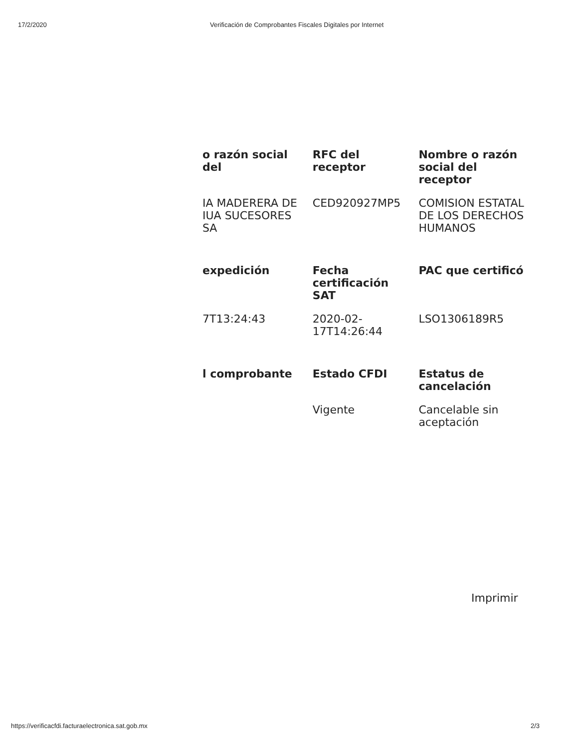17/2/2020 Verificación de Comprobantes Fiscales Digitales por Internet
| o razón social del | RFC del receptor | Nombre o razón social del receptor |
| --- | --- | --- |
| IA MADERERA DE IUA SUCESORES SA | CED920927MP5 | COMISION ESTATAL DE LOS DERECHOS HUMANOS |
| expedición | Fecha certificación SAT | PAC que certificó |
| 7T13:24:43 | 2020-02-17T14:26:44 | LSO1306189R5 |
| l comprobante | Estado CFDI | Estatus de cancelación |
| | Vigente | Cancelable sin aceptación |
Imprimir
https://verificacfdi.facturaelectronica.sat.gob.mx 2/3